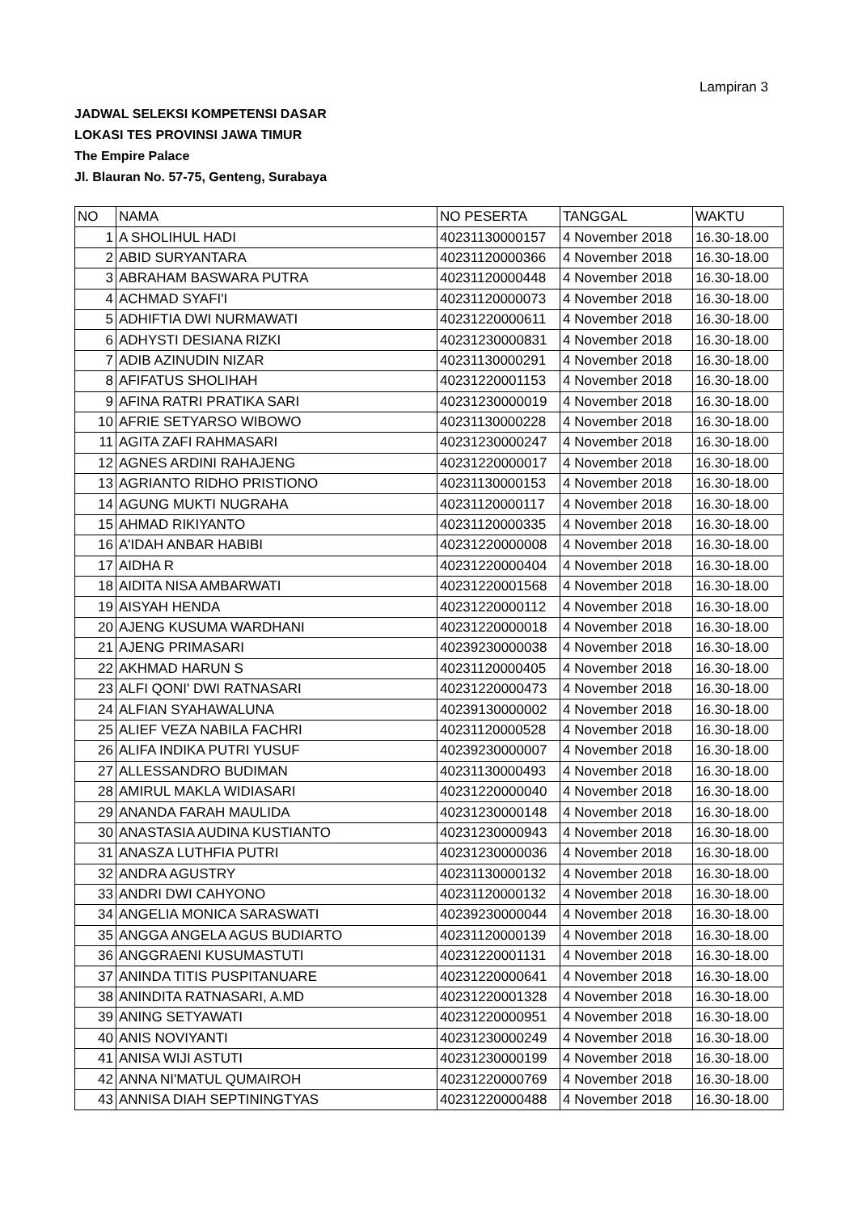Lampiran 3
JADWAL SELEKSI KOMPETENSI DASAR
LOKASI TES PROVINSI JAWA TIMUR
The Empire Palace
Jl. Blauran No. 57-75, Genteng, Surabaya
| NO | NAMA | NO PESERTA | TANGGAL | WAKTU |
| --- | --- | --- | --- | --- |
| 1 | A SHOLIHUL HADI | 40231130000157 | 4 November 2018 | 16.30-18.00 |
| 2 | ABID SURYANTARA | 40231120000366 | 4 November 2018 | 16.30-18.00 |
| 3 | ABRAHAM BASWARA PUTRA | 40231120000448 | 4 November 2018 | 16.30-18.00 |
| 4 | ACHMAD SYAFI'I | 40231120000073 | 4 November 2018 | 16.30-18.00 |
| 5 | ADHIFTIA DWI NURMAWATI | 40231220000611 | 4 November 2018 | 16.30-18.00 |
| 6 | ADHYSTI DESIANA RIZKI | 40231230000831 | 4 November 2018 | 16.30-18.00 |
| 7 | ADIB AZINUDIN NIZAR | 40231130000291 | 4 November 2018 | 16.30-18.00 |
| 8 | AFIFATUS SHOLIHAH | 40231220001153 | 4 November 2018 | 16.30-18.00 |
| 9 | AFINA RATRI PRATIKA SARI | 40231230000019 | 4 November 2018 | 16.30-18.00 |
| 10 | AFRIE SETYARSO WIBOWO | 40231130000228 | 4 November 2018 | 16.30-18.00 |
| 11 | AGITA ZAFI RAHMASARI | 40231230000247 | 4 November 2018 | 16.30-18.00 |
| 12 | AGNES ARDINI RAHAJENG | 40231220000017 | 4 November 2018 | 16.30-18.00 |
| 13 | AGRIANTO RIDHO PRISTIONO | 40231130000153 | 4 November 2018 | 16.30-18.00 |
| 14 | AGUNG MUKTI NUGRAHA | 40231120000117 | 4 November 2018 | 16.30-18.00 |
| 15 | AHMAD RIKIYANTO | 40231120000335 | 4 November 2018 | 16.30-18.00 |
| 16 | A'IDAH ANBAR HABIBI | 40231220000008 | 4 November 2018 | 16.30-18.00 |
| 17 | AIDHA R | 40231220000404 | 4 November 2018 | 16.30-18.00 |
| 18 | AIDITA NISA AMBARWATI | 40231220001568 | 4 November 2018 | 16.30-18.00 |
| 19 | AISYAH HENDA | 40231220000112 | 4 November 2018 | 16.30-18.00 |
| 20 | AJENG KUSUMA WARDHANI | 40231220000018 | 4 November 2018 | 16.30-18.00 |
| 21 | AJENG PRIMASARI | 40239230000038 | 4 November 2018 | 16.30-18.00 |
| 22 | AKHMAD HARUN S | 40231120000405 | 4 November 2018 | 16.30-18.00 |
| 23 | ALFI QONI' DWI RATNASARI | 40231220000473 | 4 November 2018 | 16.30-18.00 |
| 24 | ALFIAN SYAHAWALUNA | 40239130000002 | 4 November 2018 | 16.30-18.00 |
| 25 | ALIEF VEZA NABILA FACHRI | 40231120000528 | 4 November 2018 | 16.30-18.00 |
| 26 | ALIFA INDIKA PUTRI YUSUF | 40239230000007 | 4 November 2018 | 16.30-18.00 |
| 27 | ALLESSANDRO BUDIMAN | 40231130000493 | 4 November 2018 | 16.30-18.00 |
| 28 | AMIRUL MAKLA WIDIASARI | 40231220000040 | 4 November 2018 | 16.30-18.00 |
| 29 | ANANDA FARAH MAULIDA | 40231230000148 | 4 November 2018 | 16.30-18.00 |
| 30 | ANASTASIA AUDINA KUSTIANTO | 40231230000943 | 4 November 2018 | 16.30-18.00 |
| 31 | ANASZA LUTHFIA PUTRI | 40231230000036 | 4 November 2018 | 16.30-18.00 |
| 32 | ANDRA AGUSTRY | 40231130000132 | 4 November 2018 | 16.30-18.00 |
| 33 | ANDRI DWI CAHYONO | 40231120000132 | 4 November 2018 | 16.30-18.00 |
| 34 | ANGELIA MONICA SARASWATI | 40239230000044 | 4 November 2018 | 16.30-18.00 |
| 35 | ANGGA ANGELA AGUS BUDIARTO | 40231120000139 | 4 November 2018 | 16.30-18.00 |
| 36 | ANGGRAENI KUSUMASTUTI | 40231220001131 | 4 November 2018 | 16.30-18.00 |
| 37 | ANINDA TITIS PUSPITANUARE | 40231220000641 | 4 November 2018 | 16.30-18.00 |
| 38 | ANINDITA RATNASARI, A.MD | 40231220001328 | 4 November 2018 | 16.30-18.00 |
| 39 | ANING SETYAWATI | 40231220000951 | 4 November 2018 | 16.30-18.00 |
| 40 | ANIS NOVIYANTI | 40231230000249 | 4 November 2018 | 16.30-18.00 |
| 41 | ANISA WIJI ASTUTI | 40231230000199 | 4 November 2018 | 16.30-18.00 |
| 42 | ANNA NI'MATUL QUMAIROH | 40231220000769 | 4 November 2018 | 16.30-18.00 |
| 43 | ANNISA DIAH SEPTININGTYAS | 40231220000488 | 4 November 2018 | 16.30-18.00 |